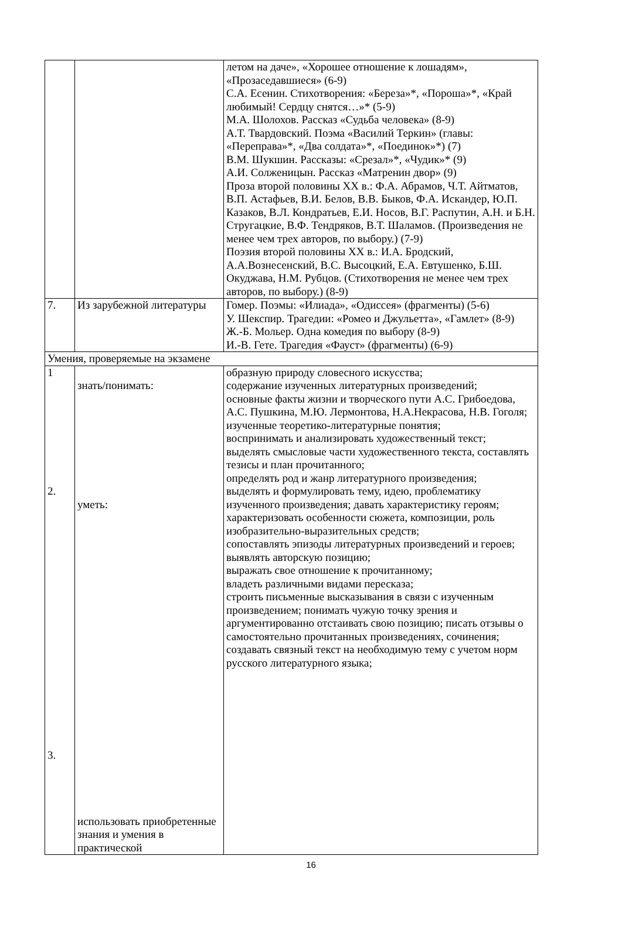| | | летом на даче», «Хорошее отношение к лошадям», «Прозаседавшиеся» (6-9) С.А. Есенин. Стихотворения: «Береза»*, «Пороша»*, «Край любимый! Сердцу снятся…»* (5-9) М.А. Шолохов. Рассказ «Судьба человека» (8-9) А.Т. Твардовский. Поэма «Василий Теркин» (главы: «Переправа»*, «Два солдата»*, «Поединок»*) (7) В.М. Шукшин. Рассказы: «Срезал»*, «Чудик»* (9) А.И. Солженицын. Рассказ «Матренин двор» (9) Проза второй половины XX в.: Ф.А. Абрамов, Ч.Т. Айтматов, В.П. Астафьев, В.И. Белов, В.В. Быков, Ф.А. Искандер, Ю.П. Казаков, В.Л. Кондратьев, Е.И. Носов, В.Г. Распутин, А.Н. и Б.Н. Стругацкие, В.Ф. Тендряков, В.Т. Шаламов. (Произведения не менее чем трех авторов, по выбору.) (7-9) Поэзия второй половины XX в.: И.А. Бродский, А.А.Вознесенский, В.С. Высоцкий, Е.А. Евтушенко, Б.Ш. Окуджава, Н.М. Рубцов. (Стихотворения не менее чем трех авторов, по выбору.) (8-9) |
| 7. | Из зарубежной литературы | Гомер. Поэмы: «Илиада», «Одиссея» (фрагменты) (5-6) У. Шекспир. Трагедии: «Ромео и Джульетта», «Гамлет» (8-9) Ж.-Б. Мольер. Одна комедия по выбору (8-9) И.-В. Гете. Трагедия «Фауст» (фрагменты) (6-9) |
| Умения, проверяемые на экзамене | | |
| 1 2. 3. | знать/понимать: уметь: использовать приобретенные знания и умения в практической | образную природу словесного искусства; содержание изученных литературных произведений; основные факты жизни и творческого пути А.С. Грибоедова, А.С. Пушкина, М.Ю. Лермонтова, Н.А.Некрасова, Н.В. Гоголя; изученные теоретико-литературные понятия; воспринимать и анализировать художественный текст; выделять смысловые части художественного текста, составлять тезисы и план прочитанного; определять род и жанр литературного произведения; выделять и формулировать тему, идею, проблематику изученного произведения; давать характеристику героям; характеризовать особенности сюжета, композиции, роль изобразительно-выразительных средств; сопоставлять эпизоды литературных произведений и героев; выявлять авторскую позицию; выражать свое отношение к прочитанному; владеть различными видами пересказа; строить письменные высказывания в связи с изученным произведением; понимать чужую точку зрения и аргументированно отстаивать свою позицию; писать отзывы о самостоятельно прочитанных произведениях, сочинения; создавать связный текст на необходимую тему с учетом норм русского литературного языка; |
16